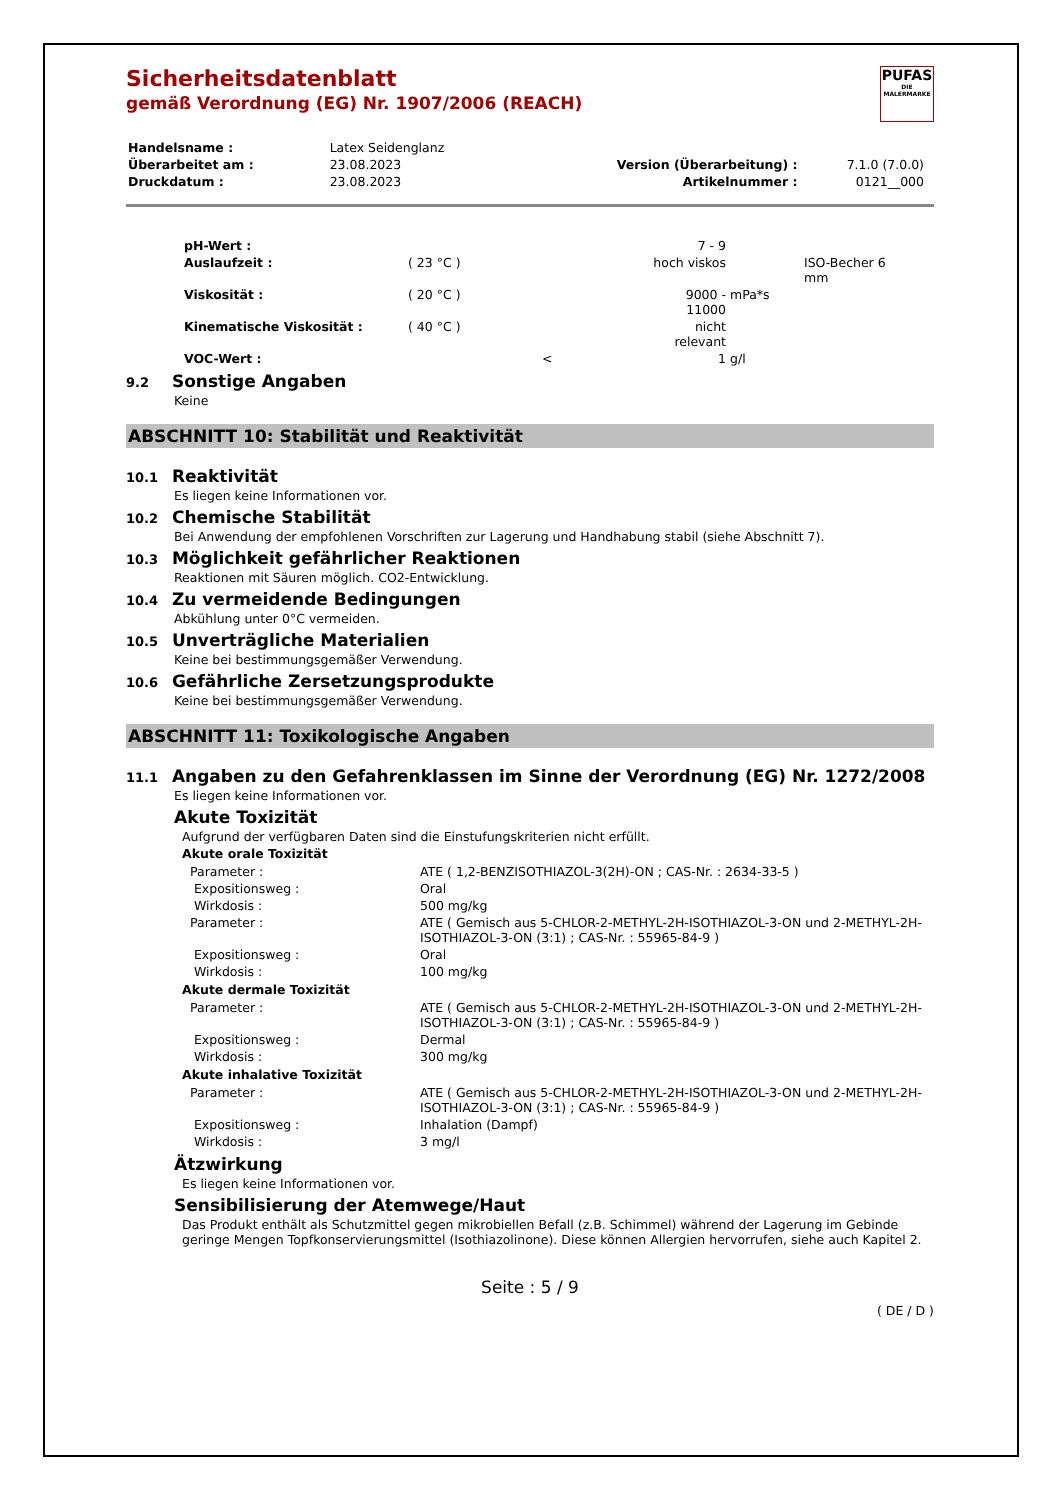PUFAS
DIE MALERMARKE
Sicherheitsdatenblatt
gemäß Verordnung (EG) Nr. 1907/2006 (REACH)
| Handelsname : | Latex Seidenglanz | | |
| Überarbeitet am : | 23.08.2023 | Version (Überarbeitung) : | 7.1.0 (7.0.0) |
| Druckdatum : | 23.08.2023 | Artikelnummer : | 0121__000 |
| pH-Wert : | | | 7 - 9 | | |
| Auslaufzeit : | ( 23 °C ) | | hoch viskos | | ISO-Becher 6 mm |
| Viskosität : | ( 20 °C ) | | 9000 - 11000 | mPa*s | |
| Kinematische Viskosität : | ( 40 °C ) | | nicht relevant | | |
| VOC-Wert : | | < | 1 | g/l | |
9.2 Sonstige Angaben
Keine
ABSCHNITT 10: Stabilität und Reaktivität
10.1 Reaktivität
Es liegen keine Informationen vor.
10.2 Chemische Stabilität
Bei Anwendung der empfohlenen Vorschriften zur Lagerung und Handhabung stabil (siehe Abschnitt 7).
10.3 Möglichkeit gefährlicher Reaktionen
Reaktionen mit Säuren möglich. CO2-Entwicklung.
10.4 Zu vermeidende Bedingungen
Abkühlung unter 0°C vermeiden.
10.5 Unverträgliche Materialien
Keine bei bestimmungsgemäßer Verwendung.
10.6 Gefährliche Zersetzungsprodukte
Keine bei bestimmungsgemäßer Verwendung.
ABSCHNITT 11: Toxikologische Angaben
11.1 Angaben zu den Gefahrenklassen im Sinne der Verordnung (EG) Nr. 1272/2008
Es liegen keine Informationen vor.
Akute Toxizität
Aufgrund der verfügbaren Daten sind die Einstufungskriterien nicht erfüllt.
Akute orale Toxizität
| Parameter : | ATE ( 1,2-BENZISOTHIAZOL-3(2H)-ON ; CAS-Nr. : 2634-33-5 ) |
| Expositionsweg : | Oral |
| Wirkdosis : | 500 mg/kg |
| Parameter : | ATE ( Gemisch aus 5-CHLOR-2-METHYL-2H-ISOTHIAZOL-3-ON und 2-METHYL-2H-ISOTHIAZOL-3-ON (3:1) ; CAS-Nr. : 55965-84-9 ) |
| Expositionsweg : | Oral |
| Wirkdosis : | 100 mg/kg |
Akute dermale Toxizität
| Parameter : | ATE ( Gemisch aus 5-CHLOR-2-METHYL-2H-ISOTHIAZOL-3-ON und 2-METHYL-2H-ISOTHIAZOL-3-ON (3:1) ; CAS-Nr. : 55965-84-9 ) |
| Expositionsweg : | Dermal |
| Wirkdosis : | 300 mg/kg |
Akute inhalative Toxizität
| Parameter : | ATE ( Gemisch aus 5-CHLOR-2-METHYL-2H-ISOTHIAZOL-3-ON und 2-METHYL-2H-ISOTHIAZOL-3-ON (3:1) ; CAS-Nr. : 55965-84-9 ) |
| Expositionsweg : | Inhalation (Dampf) |
| Wirkdosis : | 3 mg/l |
Ätzwirkung
Es liegen keine Informationen vor.
Sensibilisierung der Atemwege/Haut
Das Produkt enthält als Schutzmittel gegen mikrobiellen Befall (z.B. Schimmel) während der Lagerung im Gebinde geringe Mengen Topfkonservierungsmittel (Isothiazolinone). Diese können Allergien hervorrufen, siehe auch Kapitel 2.
Seite : 5 / 9
( DE / D )